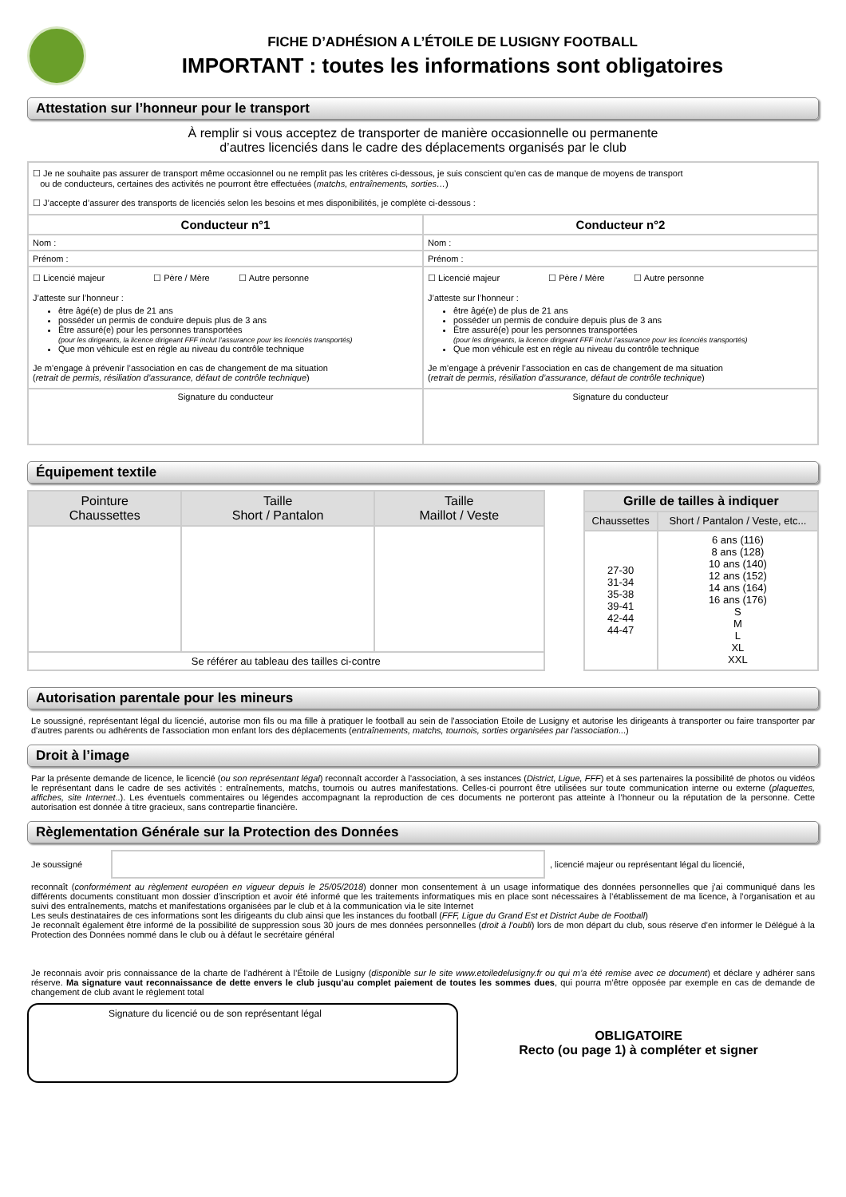FICHE D’ADHÉSION A L’ÉTOILE DE LUSIGNY FOOTBALL
IMPORTANT : toutes les informations sont obligatoires
Attestation sur l’honneur pour le transport
À remplir si vous acceptez de transporter de manière occasionnelle ou permanente
d’autres licenciés dans le cadre des déplacements organisés par le club
| ☐ Je ne souhaite pas assurer de transport même occasionnel ou ne remplit pas les critères ci-dessous, je suis conscient qu’en cas de manque de moyens de transport ou de conducteurs, certaines des activités ne pourront être effectuées ( matchs, entraînements, sorties… ) ☐ J’accepte d’assurer des transports de licenciés selon les besoins et mes disponibilités, je complète ci-dessous : | |
| Conducteur n°1 | Conducteur n°2 |
| Nom : | Nom : |
| Prénom : | Prénom : |
| ☐ Licencié majeur ☐ Père / Mère ☐ Autre personne J’atteste sur l’honneur : être âgé(e) de plus de 21 ans posséder un permis de conduire depuis plus de 3 ans Être assuré(e) pour les personnes transportées (pour les dirigeants, la licence dirigeant FFF inclut l’assurance pour les licenciés transportés) Que mon véhicule est en règle au niveau du contrôle technique Je m’engage à prévenir l’association en cas de changement de ma situation ( retrait de permis, résiliation d’assurance, défaut de contrôle technique ) | ☐ Licencié majeur ☐ Père / Mère ☐ Autre personne J’atteste sur l’honneur : être âgé(e) de plus de 21 ans posséder un permis de conduire depuis plus de 3 ans Être assuré(e) pour les personnes transportées (pour les dirigeants, la licence dirigeant FFF inclut l’assurance pour les licenciés transportés) Que mon véhicule est en règle au niveau du contrôle technique Je m’engage à prévenir l’association en cas de changement de ma situation ( retrait de permis, résiliation d’assurance, défaut de contrôle technique ) |
| Signature du conducteur | Signature du conducteur |
Équipement textile
| Pointure Chaussettes | Taille Short / Pantalon | Taille Maillot / Veste |
| Se référer au tableau des tailles ci-contre | | |
| Grille de tailles à indiquer | |
| --- | --- |
| Chaussettes | Short / Pantalon / Veste, etc... |
| 27-30 31-34 35-38 39-41 42-44 44-47 | 6 ans (116) 8 ans (128) 10 ans (140) 12 ans (152) 14 ans (164) 16 ans (176) S M L XL XXL |
Autorisation parentale pour les mineurs
Le soussigné, représentant légal du licencié, autorise mon fils ou ma fille à pratiquer le football au sein de l'association Etoile de Lusigny et autorise les dirigeants à transporter ou faire transporter par d'autres parents ou adhérents de l'association mon enfant lors des déplacements (entraînements, matchs, tournois, sorties organisées par l'association...)
Droit à l’image
Par la présente demande de licence, le licencié (ou son représentant légal) reconnaît accorder à l'association, à ses instances (District, Ligue, FFF) et à ses partenaires la possibilité de photos ou vidéos le représentant dans le cadre de ses activités : entraînements, matchs, tournois ou autres manifestations. Celles-ci pourront être utilisées sur toute communication interne ou externe (plaquettes, affiches, site Internet..). Les éventuels commentaires ou légendes accompagnant la reproduction de ces documents ne porteront pas atteinte à l’honneur ou la réputation de la personne. Cette autorisation est donnée à titre gracieux, sans contrepartie financière.
Règlementation Générale sur la Protection des Données
Je soussigné , licencié majeur ou représentant légal du licencié,
reconnaît (conformément au règlement européen en vigueur depuis le 25/05/2018) donner mon consentement à un usage informatique des données personnelles que j’ai communiqué dans les différents documents constituant mon dossier d’inscription et avoir été informé que les traitements informatiques mis en place sont nécessaires à l’établissement de ma licence, à l’organisation et au suivi des entraînements, matchs et manifestations organisées par le club et à la communication via le site Internet
Les seuls destinataires de ces informations sont les dirigeants du club ainsi que les instances du football (FFF, Ligue du Grand Est et District Aube de Football)
Je reconnaît également être informé de la possibilité de suppression sous 30 jours de mes données personnelles (droit à l’oubli) lors de mon départ du club, sous réserve d’en informer le Délégué à la Protection des Données nommé dans le club ou à défaut le secrétaire général
Je reconnais avoir pris connaissance de la charte de l’adhérent à l’Étoile de Lusigny (disponible sur le site www.etoiledelusigny.fr ou qui m’a été remise avec ce document) et déclare y adhérer sans réserve. Ma signature vaut reconnaissance de dette envers le club jusqu’au complet paiement de toutes les sommes dues, qui pourra m’être opposée par exemple en cas de demande de changement de club avant le règlement total
Signature du licencié ou de son représentant légal
OBLIGATOIRE
Recto (ou page 1) à compléter et signer